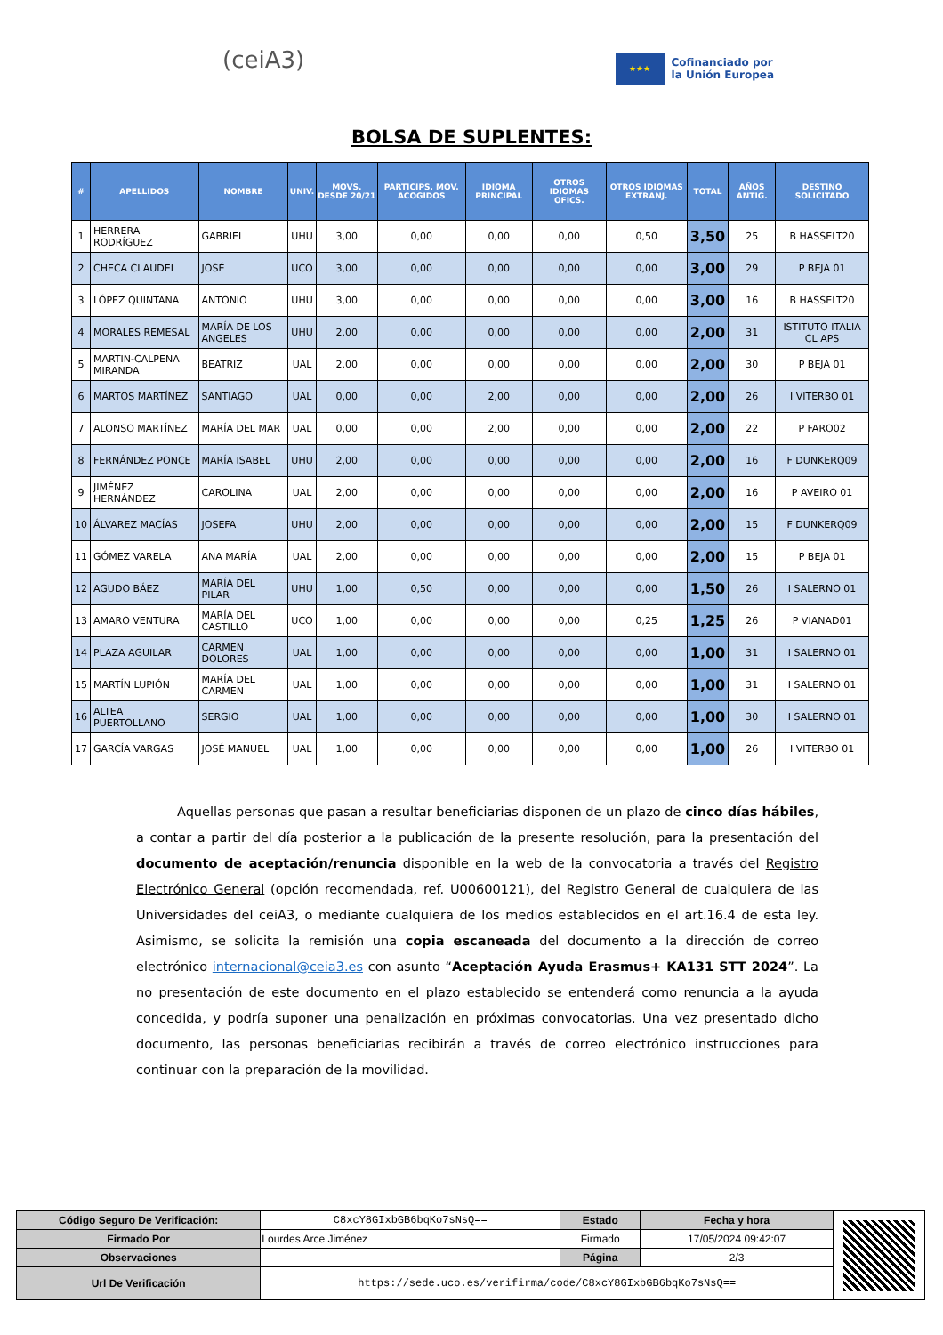(ceiA3)
★★★
Cofinanciado por
la Unión Europea
BOLSA DE SUPLENTES:
| # | APELLIDOS | NOMBRE | UNIV. | MOVS. DESDE 20/21 | PARTICIPS. MOV. ACOGIDOS | IDIOMA PRINCIPAL | OTROS IDIOMAS OFICS. | OTROS IDIOMAS EXTRANJ. | TOTAL | AÑOS ANTIG. | DESTINO SOLICITADO |
| --- | --- | --- | --- | --- | --- | --- | --- | --- | --- | --- | --- |
| 1 | HERRERA RODRÍGUEZ | GABRIEL | UHU | 3,00 | 0,00 | 0,00 | 0,00 | 0,50 | 3,50 | 25 | B HASSELT20 |
| 2 | CHECA CLAUDEL | JOSÉ | UCO | 3,00 | 0,00 | 0,00 | 0,00 | 0,00 | 3,00 | 29 | P BEJA 01 |
| 3 | LÓPEZ QUINTANA | ANTONIO | UHU | 3,00 | 0,00 | 0,00 | 0,00 | 0,00 | 3,00 | 16 | B HASSELT20 |
| 4 | MORALES REMESAL | MARÍA DE LOS ANGELES | UHU | 2,00 | 0,00 | 0,00 | 0,00 | 0,00 | 2,00 | 31 | ISTITUTO ITALIA CL APS |
| 5 | MARTIN-CALPENA MIRANDA | BEATRIZ | UAL | 2,00 | 0,00 | 0,00 | 0,00 | 0,00 | 2,00 | 30 | P BEJA 01 |
| 6 | MARTOS MARTÍNEZ | SANTIAGO | UAL | 0,00 | 0,00 | 2,00 | 0,00 | 0,00 | 2,00 | 26 | I VITERBO 01 |
| 7 | ALONSO MARTÍNEZ | MARÍA DEL MAR | UAL | 0,00 | 0,00 | 2,00 | 0,00 | 0,00 | 2,00 | 22 | P FARO02 |
| 8 | FERNÁNDEZ PONCE | MARÍA ISABEL | UHU | 2,00 | 0,00 | 0,00 | 0,00 | 0,00 | 2,00 | 16 | F DUNKERQ09 |
| 9 | JIMÉNEZ HERNÁNDEZ | CAROLINA | UAL | 2,00 | 0,00 | 0,00 | 0,00 | 0,00 | 2,00 | 16 | P AVEIRO 01 |
| 10 | ÁLVAREZ MACÍAS | JOSEFA | UHU | 2,00 | 0,00 | 0,00 | 0,00 | 0,00 | 2,00 | 15 | F DUNKERQ09 |
| 11 | GÓMEZ VARELA | ANA MARÍA | UAL | 2,00 | 0,00 | 0,00 | 0,00 | 0,00 | 2,00 | 15 | P BEJA 01 |
| 12 | AGUDO BÁEZ | MARÍA DEL PILAR | UHU | 1,00 | 0,50 | 0,00 | 0,00 | 0,00 | 1,50 | 26 | I SALERNO 01 |
| 13 | AMARO VENTURA | MARÍA DEL CASTILLO | UCO | 1,00 | 0,00 | 0,00 | 0,00 | 0,25 | 1,25 | 26 | P VIANAD01 |
| 14 | PLAZA AGUILAR | CARMEN DOLORES | UAL | 1,00 | 0,00 | 0,00 | 0,00 | 0,00 | 1,00 | 31 | I SALERNO 01 |
| 15 | MARTÍN LUPIÓN | MARÍA DEL CARMEN | UAL | 1,00 | 0,00 | 0,00 | 0,00 | 0,00 | 1,00 | 31 | I SALERNO 01 |
| 16 | ALTEA PUERTOLLANO | SERGIO | UAL | 1,00 | 0,00 | 0,00 | 0,00 | 0,00 | 1,00 | 30 | I SALERNO 01 |
| 17 | GARCÍA VARGAS | JOSÉ MANUEL | UAL | 1,00 | 0,00 | 0,00 | 0,00 | 0,00 | 1,00 | 26 | I VITERBO 01 |
Aquellas personas que pasan a resultar beneficiarias disponen de un plazo de cinco días hábiles, a contar a partir del día posterior a la publicación de la presente resolución, para la presentación del documento de aceptación/renuncia disponible en la web de la convocatoria a través del Registro Electrónico General (opción recomendada, ref. U00600121), del Registro General de cualquiera de las Universidades del ceiA3, o mediante cualquiera de los medios establecidos en el art.16.4 de esta ley. Asimismo, se solicita la remisión una copia escaneada del documento a la dirección de correo electrónico internacional@ceia3.es con asunto “Aceptación Ayuda Erasmus+ KA131 STT 2024”. La no presentación de este documento en el plazo establecido se entenderá como renuncia a la ayuda concedida, y podría suponer una penalización en próximas convocatorias. Una vez presentado dicho documento, las personas beneficiarias recibirán a través de correo electrónico instrucciones para continuar con la preparación de la movilidad.
| Código Seguro De Verificación: | C8xcY8GIxbGB6bqKo7sNsQ== | Estado | Fecha y hora | |
| Firmado Por | Lourdes Arce Jiménez | Firmado | 17/05/2024 09:42:07 | |
| Observaciones | | Página | 2/3 | |
| Url De Verificación | https://sede.uco.es/verifirma/code/C8xcY8GIxbGB6bqKo7sNsQ== | | | |